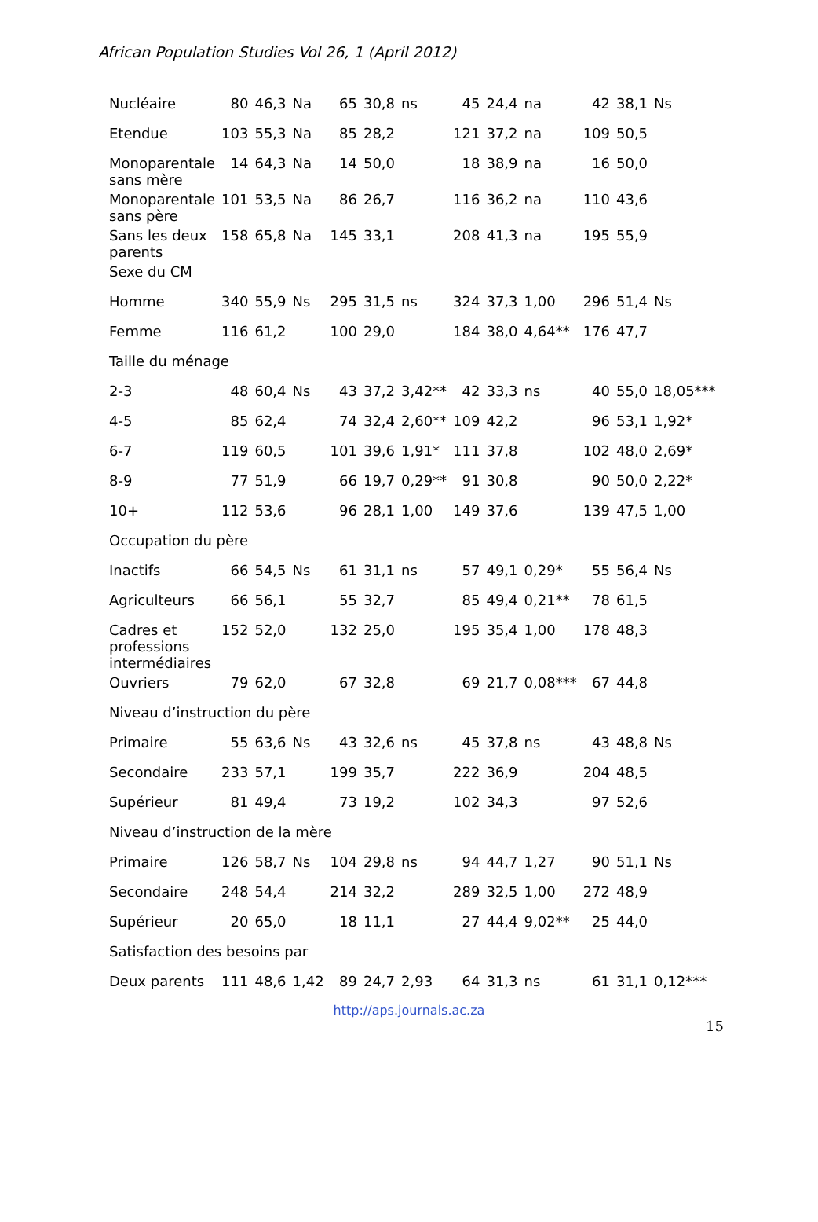African Population Studies Vol 26, 1 (April 2012)
| Nucléaire | 80 | 46,3 | Na | 65 | 30,8 | ns | 45 | 24,4 | na | 42 | 38,1 | Ns |
| Etendue | 103 | 55,3 | Na | 85 | 28,2 | | 121 | 37,2 | na | 109 | 50,5 | |
| Monoparentale sans mère | 14 | 64,3 | Na | 14 | 50,0 | | 18 | 38,9 | na | 16 | 50,0 | |
| Monoparentale sans père | 101 | 53,5 | Na | 86 | 26,7 | | 116 | 36,2 | na | 110 | 43,6 | |
| Sans les deux parents | 158 | 65,8 | Na | 145 | 33,1 | | 208 | 41,3 | na | 195 | 55,9 | |
| Sexe du CM | | | | | | | | | | | | |
| Homme | 340 | 55,9 | Ns | 295 | 31,5 | ns | 324 | 37,3 | 1,00 | 296 | 51,4 | Ns |
| Femme | 116 | 61,2 | | 100 | 29,0 | | 184 | 38,0 | 4,64** | 176 | 47,7 | |
| Taille du ménage | | | | | | | | | | | | |
| 2-3 | 48 | 60,4 | Ns | 43 | 37,2 | 3,42** | 42 | 33,3 | ns | 40 | 55,0 | 18,05*** |
| 4-5 | 85 | 62,4 | | 74 | 32,4 | 2,60** | 109 | 42,2 | | 96 | 53,1 | 1,92* |
| 6-7 | 119 | 60,5 | | 101 | 39,6 | 1,91* | 111 | 37,8 | | 102 | 48,0 | 2,69* |
| 8-9 | 77 | 51,9 | | 66 | 19,7 | 0,29** | 91 | 30,8 | | 90 | 50,0 | 2,22* |
| 10+ | 112 | 53,6 | | 96 | 28,1 | 1,00 | 149 | 37,6 | | 139 | 47,5 | 1,00 |
| Occupation du père | | | | | | | | | | | | |
| Inactifs | 66 | 54,5 | Ns | 61 | 31,1 | ns | 57 | 49,1 | 0,29* | 55 | 56,4 | Ns |
| Agriculteurs | 66 | 56,1 | | 55 | 32,7 | | 85 | 49,4 | 0,21** | 78 | 61,5 | |
| Cadres et professions intermédiaires | 152 | 52,0 | | 132 | 25,0 | | 195 | 35,4 | 1,00 | 178 | 48,3 | |
| Ouvriers | 79 | 62,0 | | 67 | 32,8 | | 69 | 21,7 | 0,08*** | 67 | 44,8 | |
| Niveau d’instruction du père | | | | | | | | | | | | |
| Primaire | 55 | 63,6 | Ns | 43 | 32,6 | ns | 45 | 37,8 | ns | 43 | 48,8 | Ns |
| Secondaire | 233 | 57,1 | | 199 | 35,7 | | 222 | 36,9 | | 204 | 48,5 | |
| Supérieur | 81 | 49,4 | | 73 | 19,2 | | 102 | 34,3 | | 97 | 52,6 | |
| Niveau d’instruction de la mère | | | | | | | | | | | | |
| Primaire | 126 | 58,7 | Ns | 104 | 29,8 | ns | 94 | 44,7 | 1,27 | 90 | 51,1 | Ns |
| Secondaire | 248 | 54,4 | | 214 | 32,2 | | 289 | 32,5 | 1,00 | 272 | 48,9 | |
| Supérieur | 20 | 65,0 | | 18 | 11,1 | | 27 | 44,4 | 9,02** | 25 | 44,0 | |
| Satisfaction des besoins par | | | | | | | | | | | | |
| Deux parents | 111 | 48,6 | 1,42 | 89 | 24,7 | 2,93 | 64 | 31,3 | ns | 61 | 31,1 | 0,12*** |
http://aps.journals.ac.za
15